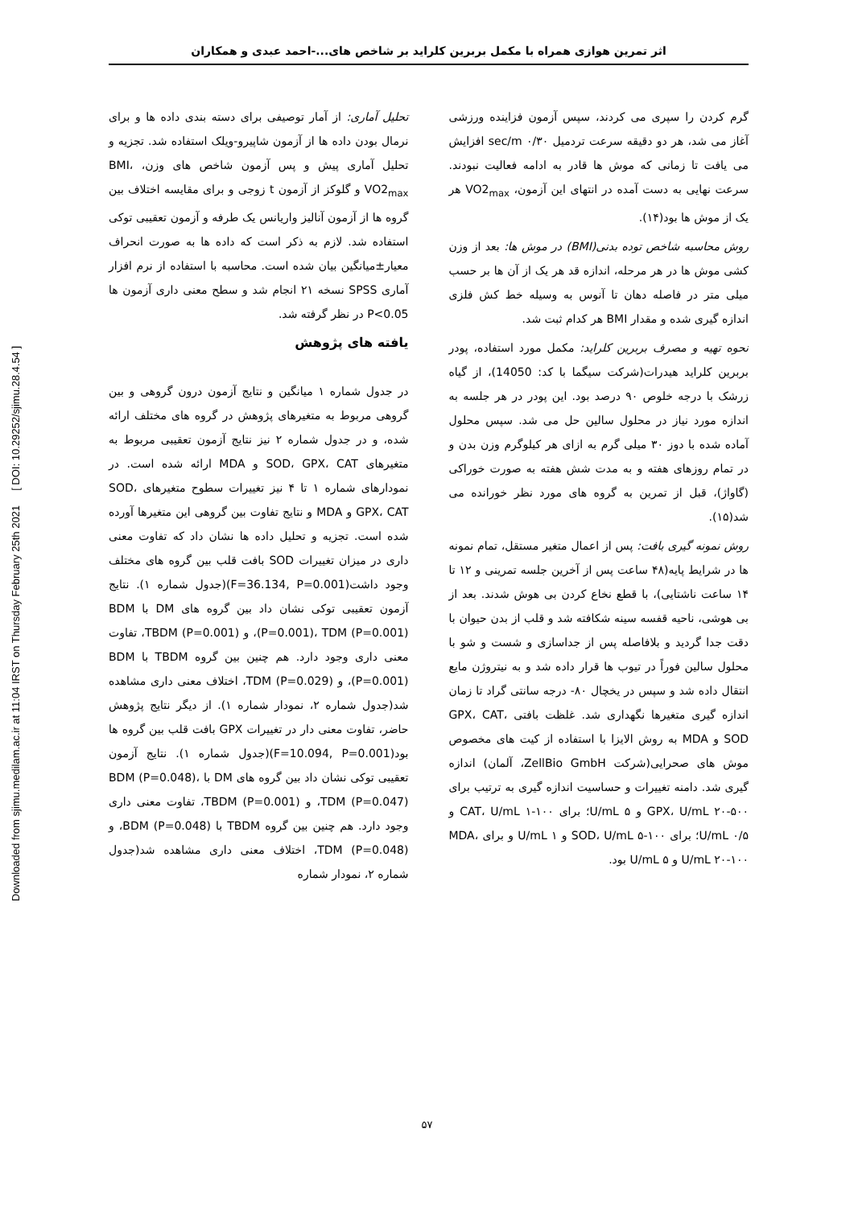Downloaded from sjimu.medilam.ac.ir at 11:04 IRST on Thursday February 25th 2021 [ DOI: 10.29252/sjimu.28.4.54 ]
اثر تمرین هوازی همراه با مکمل بربرین کلراید بر شاخص های...-احمد عبدی و همکاران
گرم کردن را سپری می کردند، سپس آزمون فزاینده ورزشی آغاز می شد، هر دو دقیقه سرعت تردمیل ۰/۳۰ sec/m افزایش می یافت تا زمانی که موش ها قادر به ادامه فعالیت نبودند. سرعت نهایی به دست آمده در انتهای این آزمون، VO2<sub>max</sub> هر یک از موش ها بود(۱۴).
روش محاسبه شاخص توده بدنی(BMI) در موش ها: بعد از وزن کشی موش ها در هر مرحله، اندازه قد هر یک از آن ها بر حسب میلی متر در فاصله دهان تا آنوس به وسیله خط کش فلزی اندازه گیری شده و مقدار BMI هر کدام ثبت شد.
نحوه تهیه و مصرف بربرین کلراید: مکمل مورد استفاده، پودر بربرین کلراید هیدرات(شرکت سیگما با کد: 14050)، از گیاه زرشک با درجه خلوص ۹۰ درصد بود. این پودر در هر جلسه به اندازه مورد نیاز در محلول سالین حل می شد. سپس محلول آماده شده با دوز ۳۰ میلی گرم به ازای هر کیلوگرم وزن بدن و در تمام روزهای هفته و به مدت شش هفته به صورت خوراکی (گاواژ)، قبل از تمرین به گروه های مورد نظر خورانده می شد(۱۵).
روش نمونه گیری بافت: پس از اعمال متغیر مستقل، تمام نمونه ها در شرایط پایه(۴۸ ساعت پس از آخرین جلسه تمرینی و ۱۲ تا ۱۴ ساعت ناشتایی)، با قطع نخاع کردن بی هوش شدند. بعد از بی هوشی، ناحیه قفسه سینه شکافته شد و قلب از بدن حیوان با دقت جدا گردید و بلافاصله پس از جداسازی و شست و شو با محلول سالین فوراً در تیوب ها قرار داده شد و به نیتروژن مایع انتقال داده شد و سپس در یخچال ۸۰- درجه سانتی گراد تا زمان اندازه گیری متغیرها نگهداری شد. غلظت بافتی GPX، CAT، SOD و MDA به روش الایزا با استفاده از کیت های مخصوص موش های صحرایی(شرکت ZellBio GmbH، آلمان) اندازه گیری شد. دامنه تغییرات و حساسیت اندازه گیری به ترتیب برای GPX، U/mL ۲۰-۵۰۰ و U/mL ۵؛ برای CAT، U/mL ۱-۱۰۰ و U/mL ۰/۵؛ برای SOD، U/mL ۵-۱۰۰ و U/mL ۱ و برای MDA، U/mL ۲۰-۱۰۰ و U/mL ۵ بود.
تحلیل آماری: از آمار توصیفی برای دسته بندی داده ها و برای نرمال بودن داده ها از آزمون شاپیرو-ویلک استفاده شد. تجزیه و تحلیل آماری پیش و پس آزمون شاخص های وزن، BMI، VO2<sub>max</sub> و گلوکز از آزمون t زوجی و برای مقایسه اختلاف بین گروه ها از آزمون آنالیز واریانس یک طرفه و آزمون تعقیبی توکی استفاده شد. لازم به ذکر است که داده ها به صورت انحراف معیار±میانگین بیان شده است. محاسبه با استفاده از نرم افزار آماری SPSS نسخه ۲۱ انجام شد و سطح معنی داری آزمون ها P<0.05 در نظر گرفته شد.
یافته های پژوهش
در جدول شماره ۱ میانگین و نتایج آزمون درون گروهی و بین گروهی مربوط به متغیرهای پژوهش در گروه های مختلف ارائه شده، و در جدول شماره ۲ نیز نتایج آزمون تعقیبی مربوط به متغیرهای SOD، GPX، CAT و MDA ارائه شده است. در نمودارهای شماره ۱ تا ۴ نیز تغییرات سطوح متغیرهای SOD، GPX، CAT و MDA و نتایج تفاوت بین گروهی این متغیرها آورده شده است. تجزیه و تحلیل داده ها نشان داد که تفاوت معنی داری در میزان تغییرات SOD بافت قلب بین گروه های مختلف وجود داشت(F=36.134, P=0.001)(جدول شماره ۱). نتایج آزمون تعقیبی توکی نشان داد بین گروه های DM با BDM (P=0.001)، TDM (P=0.001)، و TBDM (P=0.001)، تفاوت معنی داری وجود دارد. هم چنین بین گروه TBDM با BDM (P=0.001)، و TDM (P=0.029)، اختلاف معنی داری مشاهده شد(جدول شماره ۲، نمودار شماره ۱). از دیگر نتایج پژوهش حاضر، تفاوت معنی دار در تغییرات GPX بافت قلب بین گروه ها بود(F=10.094, P=0.001)(جدول شماره ۱). نتایج آزمون تعقیبی توکی نشان داد بین گروه های DM با BDM (P=0.048)، TDM (P=0.047)، و TBDM (P=0.001)، تفاوت معنی داری وجود دارد. هم چنین بین گروه TBDM با BDM (P=0.048)، و TDM (P=0.048)، اختلاف معنی داری مشاهده شد(جدول شماره ۲، نمودار شماره
۵۷